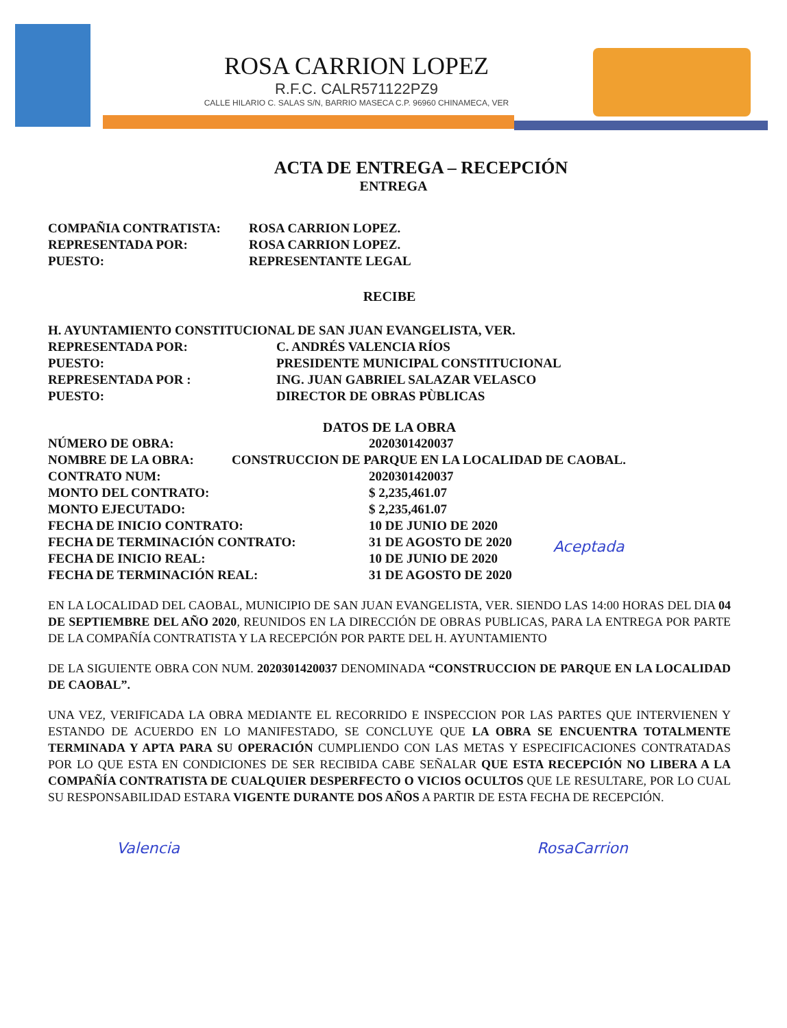ROSA CARRION LOPEZ
R.F.C. CALR571122PZ9
CALLE HILARIO C. SALAS S/N, BARRIO MASECA C.P. 96960 CHINAMECA, VER
ACTA DE ENTREGA – RECEPCIÓN
ENTREGA
COMPAÑIA CONTRATISTA: ROSA CARRION LOPEZ.
REPRESENTADA POR: ROSA CARRION LOPEZ.
PUESTO: REPRESENTANTE LEGAL
RECIBE
H. AYUNTAMIENTO CONSTITUCIONAL DE SAN JUAN EVANGELISTA, VER.
REPRESENTADA POR: C. ANDRÉS VALENCIA RÍOS
PUESTO: PRESIDENTE MUNICIPAL CONSTITUCIONAL
REPRESENTADA POR : ING. JUAN GABRIEL SALAZAR VELASCO
PUESTO: DIRECTOR DE OBRAS PÙBLICAS
DATOS DE LA OBRA
NÚMERO DE OBRA: 2020301420037
NOMBRE DE LA OBRA: CONSTRUCCION DE PARQUE EN LA LOCALIDAD DE CAOBAL.
CONTRATO NUM: 2020301420037
MONTO DEL CONTRATO: $ 2,235,461.07
MONTO EJECUTADO: $ 2,235,461.07
FECHA DE INICIO CONTRATO: 10 DE JUNIO DE 2020
FECHA DE TERMINACIÓN CONTRATO: 31 DE AGOSTO DE 2020
FECHA DE INICIO REAL: 10 DE JUNIO DE 2020
FECHA DE TERMINACIÓN REAL: 31 DE AGOSTO DE 2020
Aceptada
EN LA LOCALIDAD DEL CAOBAL, MUNICIPIO DE SAN JUAN EVANGELISTA, VER. SIENDO LAS 14:00 HORAS DEL DIA 04 DE SEPTIEMBRE DEL AÑO 2020, REUNIDOS EN LA DIRECCIÓN DE OBRAS PUBLICAS, PARA LA ENTREGA POR PARTE DE LA COMPAÑÍA CONTRATISTA Y LA RECEPCIÓN POR PARTE DEL H. AYUNTAMIENTO
DE LA SIGUIENTE OBRA CON NUM. 2020301420037 DENOMINADA “CONSTRUCCION DE PARQUE EN LA LOCALIDAD DE CAOBAL”.
UNA VEZ, VERIFICADA LA OBRA MEDIANTE EL RECORRIDO E INSPECCION POR LAS PARTES QUE INTERVIENEN Y ESTANDO DE ACUERDO EN LO MANIFESTADO, SE CONCLUYE QUE LA OBRA SE ENCUENTRA TOTALMENTE TERMINADA Y APTA PARA SU OPERACIÓN CUMPLIENDO CON LAS METAS Y ESPECIFICACIONES CONTRATADAS POR LO QUE ESTA EN CONDICIONES DE SER RECIBIDA CABE SEÑALAR QUE ESTA RECEPCIÓN NO LIBERA A LA COMPAÑÍA CONTRATISTA DE CUALQUIER DESPERFECTO O VICIOS OCULTOS QUE LE RESULTARE, POR LO CUAL SU RESPONSABILIDAD ESTARA VIGENTE DURANTE DOS AÑOS A PARTIR DE ESTA FECHA DE RECEPCIÓN.
Valencia RosaCarrion